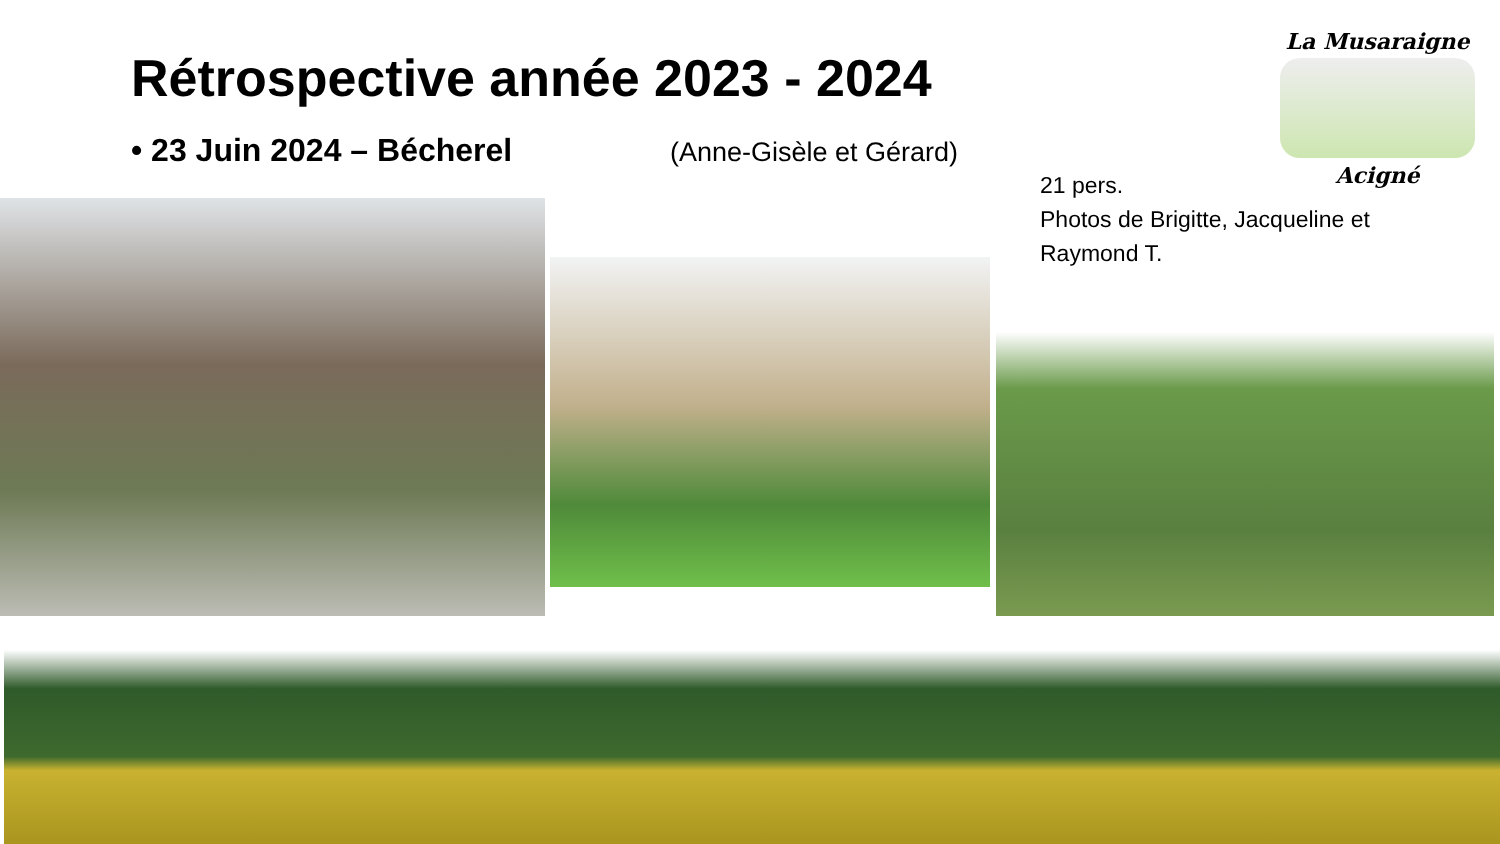Rétrospective année 2023 - 2024
• 23 Juin 2024 – Bécherel (Anne-Gisèle et Gérard)
La Musaraigne
Acigné
21 pers.
Photos de Brigitte, Jacqueline et Raymond T.